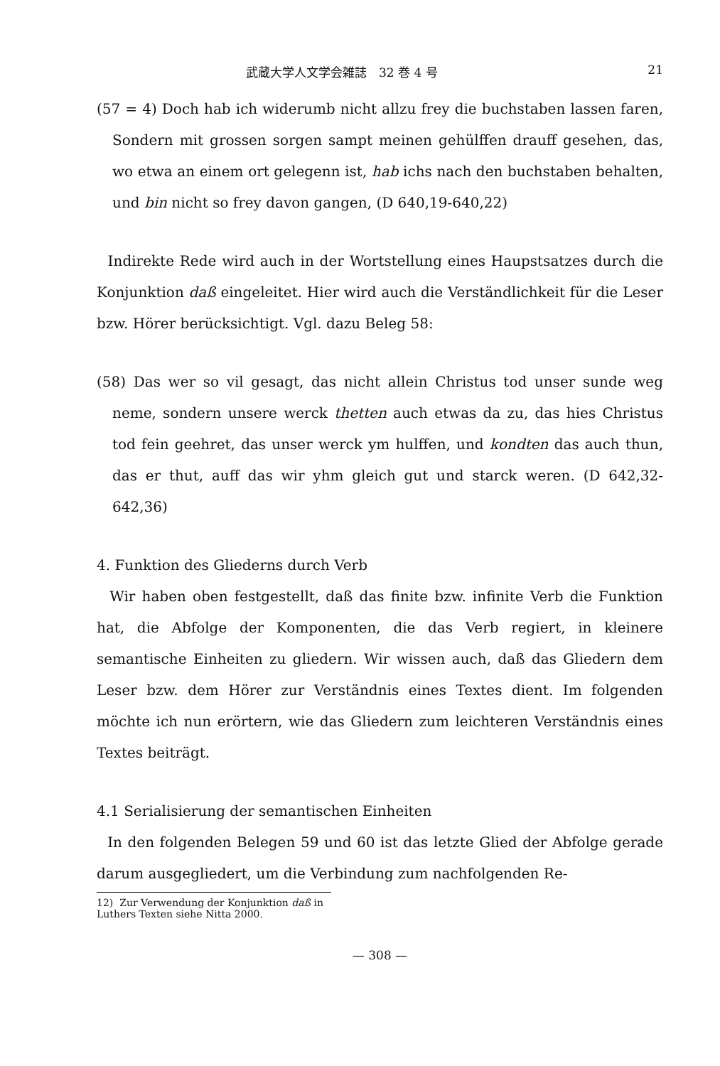武蔵大学人文学会雑誌　32 巻 4 号 21
(57 = 4) Doch hab ich widerumb nicht allzu frey die buchstaben lassen faren, Sondern mit grossen sorgen sampt meinen gehülffen drauff gesehen, das, wo etwa an einem ort gelegenn ist, hab ichs nach den buchstaben behalten, und bin nicht so frey davon gangen, (D 640,19-640,22)
Indirekte Rede wird auch in der Wortstellung eines Haupstsatzes durch die Konjunktion daß eingeleitet. Hier wird auch die Verständlichkeit für die Leser bzw. Hörer berücksichtigt. Vgl. dazu Beleg 58:
(58) Das wer so vil gesagt, das nicht allein Christus tod unser sunde weg neme, sondern unsere werck thetten auch etwas da zu, das hies Christus tod fein geehret, das unser werck ym hulffen, und kondten das auch thun, das er thut, auff das wir yhm gleich gut und starck weren. (D 642,32-642,36)
4. Funktion des Gliederns durch Verb
Wir haben oben festgestellt, daß das finite bzw. infinite Verb die Funktion hat, die Abfolge der Komponenten, die das Verb regiert, in kleinere semantische Einheiten zu gliedern. Wir wissen auch, daß das Gliedern dem Leser bzw. dem Hörer zur Verständnis eines Textes dient. Im folgenden möchte ich nun erörtern, wie das Gliedern zum leichteren Verständnis eines Textes beiträgt.
4.1 Serialisierung der semantischen Einheiten
In den folgenden Belegen 59 und 60 ist das letzte Glied der Abfolge gerade darum ausgegliedert, um die Verbindung zum nachfolgenden Re-
12) Zur Verwendung der Konjunktion daß in Luthers Texten siehe Nitta 2000.
— 308 —